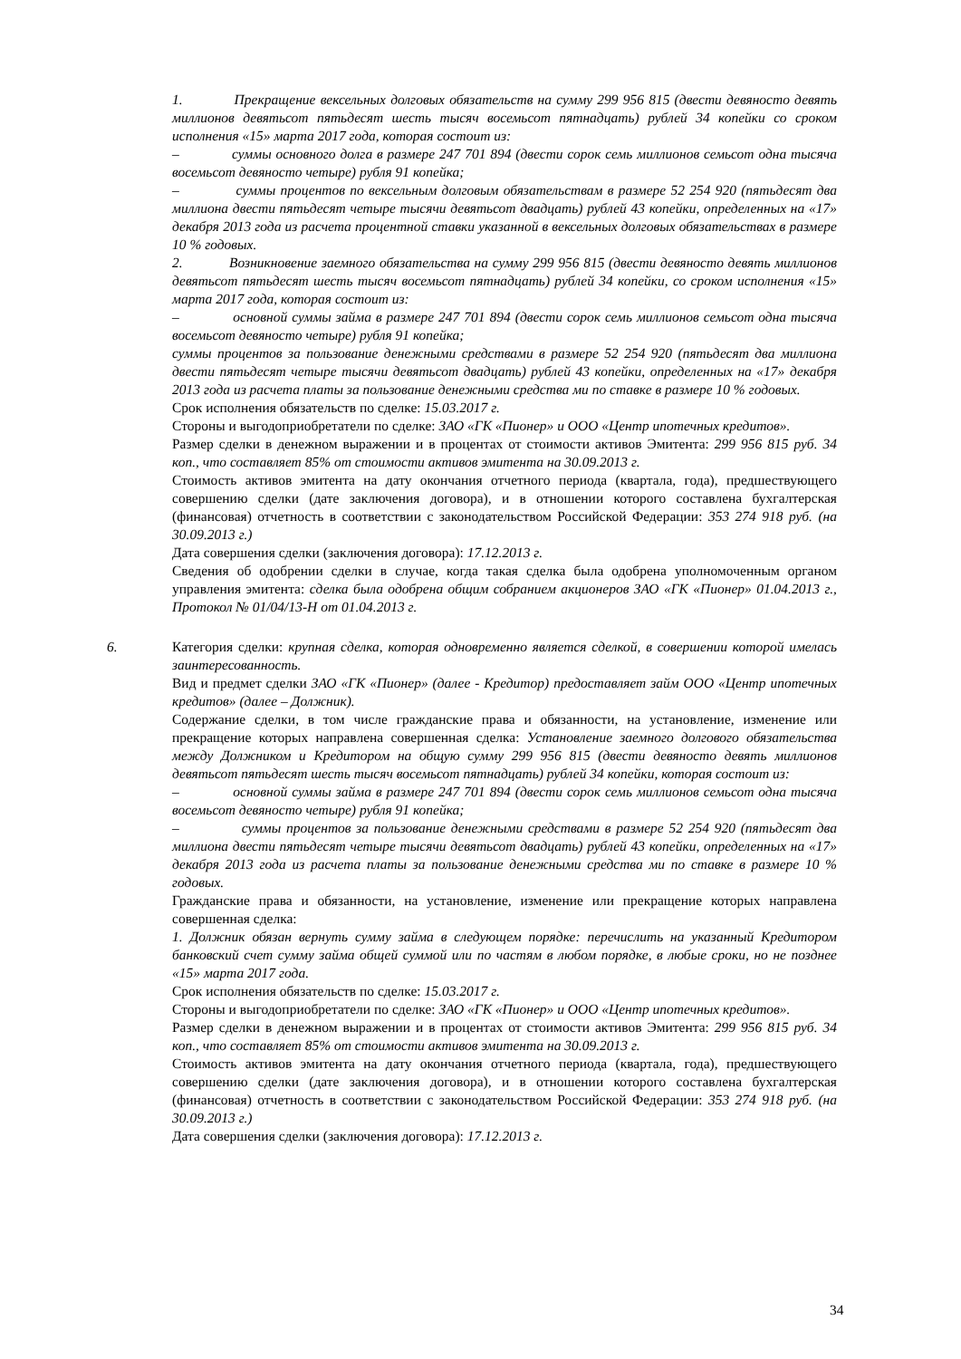1. Прекращение вексельных долговых обязательств на сумму 299 956 815 (двести девяносто девять миллионов девятьсот пятьдесят шесть тысяч восемьсот пятнадцать) рублей 34 копейки со сроком исполнения «15» марта 2017 года, которая состоит из:
– суммы основного долга в размере 247 701 894 (двести сорок семь миллионов семьсот одна тысяча восемьсот девяносто четыре) рубля 91 копейка;
– суммы процентов по вексельным долговым обязательствам в размере 52 254 920 (пятьдесят два миллиона двести пятьдесят четыре тысячи девятьсот двадцать) рублей 43 копейки, определенных на «17» декабря 2013 года из расчета процентной ставки указанной в вексельных долговых обязательствах в размере 10 % годовых.
2. Возникновение заемного обязательства на сумму 299 956 815 (двести девяносто девять миллионов девятьсот пятьдесят шесть тысяч восемьсот пятнадцать) рублей 34 копейки, со сроком исполнения «15» марта 2017 года, которая состоит из:
– основной суммы займа в размере 247 701 894 (двести сорок семь миллионов семьсот одна тысяча восемьсот девяносто четыре) рубля 91 копейка;
суммы процентов за пользование денежными средствами в размере 52 254 920 (пятьдесят два миллиона двести пятьдесят четыре тысячи девятьсот двадцать) рублей 43 копейки, определенных на «17» декабря 2013 года из расчета платы за пользование денежными средства ми по ставке в размере 10 % годовых.
Срок исполнения обязательств по сделке: 15.03.2017 г.
Стороны и выгодоприобретатели по сделке: ЗАО «ГК «Пионер» и ООО «Центр ипотечных кредитов».
Размер сделки в денежном выражении и в процентах от стоимости активов Эмитента: 299 956 815 руб. 34 коп., что составляет 85% от стоимости активов эмитента на 30.09.2013 г.
Стоимость активов эмитента на дату окончания отчетного периода (квартала, года), предшествующего совершению сделки (дате заключения договора), и в отношении которого составлена бухгалтерская (финансовая) отчетность в соответствии с законодательством Российской Федерации: 353 274 918 руб. (на 30.09.2013 г.)
Дата совершения сделки (заключения договора): 17.12.2013 г.
Сведения об одобрении сделки в случае, когда такая сделка была одобрена уполномоченным органом управления эмитента: сделка была одобрена общим собранием акционеров ЗАО «ГК «Пионер» 01.04.2013 г., Протокол № 01/04/13-Н от 01.04.2013 г.
6.
Категория сделки: крупная сделка, которая одновременно является сделкой, в совершении которой имелась заинтересованность.
Вид и предмет сделки ЗАО «ГК «Пионер» (далее - Кредитор) предоставляет займ ООО «Центр ипотечных кредитов» (далее – Должник).
Содержание сделки, в том числе гражданские права и обязанности, на установление, изменение или прекращение которых направлена совершенная сделка: Установление заемного долгового обязательства между Должником и Кредитором на общую сумму 299 956 815 (двести девяносто девять миллионов девятьсот пятьдесят шесть тысяч восемьсот пятнадцать) рублей 34 копейки, которая состоит из:
– основной суммы займа в размере 247 701 894 (двести сорок семь миллионов семьсот одна тысяча восемьсот девяносто четыре) рубля 91 копейка;
– суммы процентов за пользование денежными средствами в размере 52 254 920 (пятьдесят два миллиона двести пятьдесят четыре тысячи девятьсот двадцать) рублей 43 копейки, определенных на «17» декабря 2013 года из расчета платы за пользование денежными средства ми по ставке в размере 10 % годовых.
Гражданские права и обязанности, на установление, изменение или прекращение которых направлена совершенная сделка:
1. Должник обязан вернуть сумму займа в следующем порядке: перечислить на указанный Кредитором банковский счет сумму займа общей суммой или по частям в любом порядке, в любые сроки, но не позднее «15» марта 2017 года.
Срок исполнения обязательств по сделке: 15.03.2017 г.
Стороны и выгодоприобретатели по сделке: ЗАО «ГК «Пионер» и ООО «Центр ипотечных кредитов».
Размер сделки в денежном выражении и в процентах от стоимости активов Эмитента: 299 956 815 руб. 34 коп., что составляет 85% от стоимости активов эмитента на 30.09.2013 г.
Стоимость активов эмитента на дату окончания отчетного периода (квартала, года), предшествующего совершению сделки (дате заключения договора), и в отношении которого составлена бухгалтерская (финансовая) отчетность в соответствии с законодательством Российской Федерации: 353 274 918 руб. (на 30.09.2013 г.)
Дата совершения сделки (заключения договора): 17.12.2013 г.
34